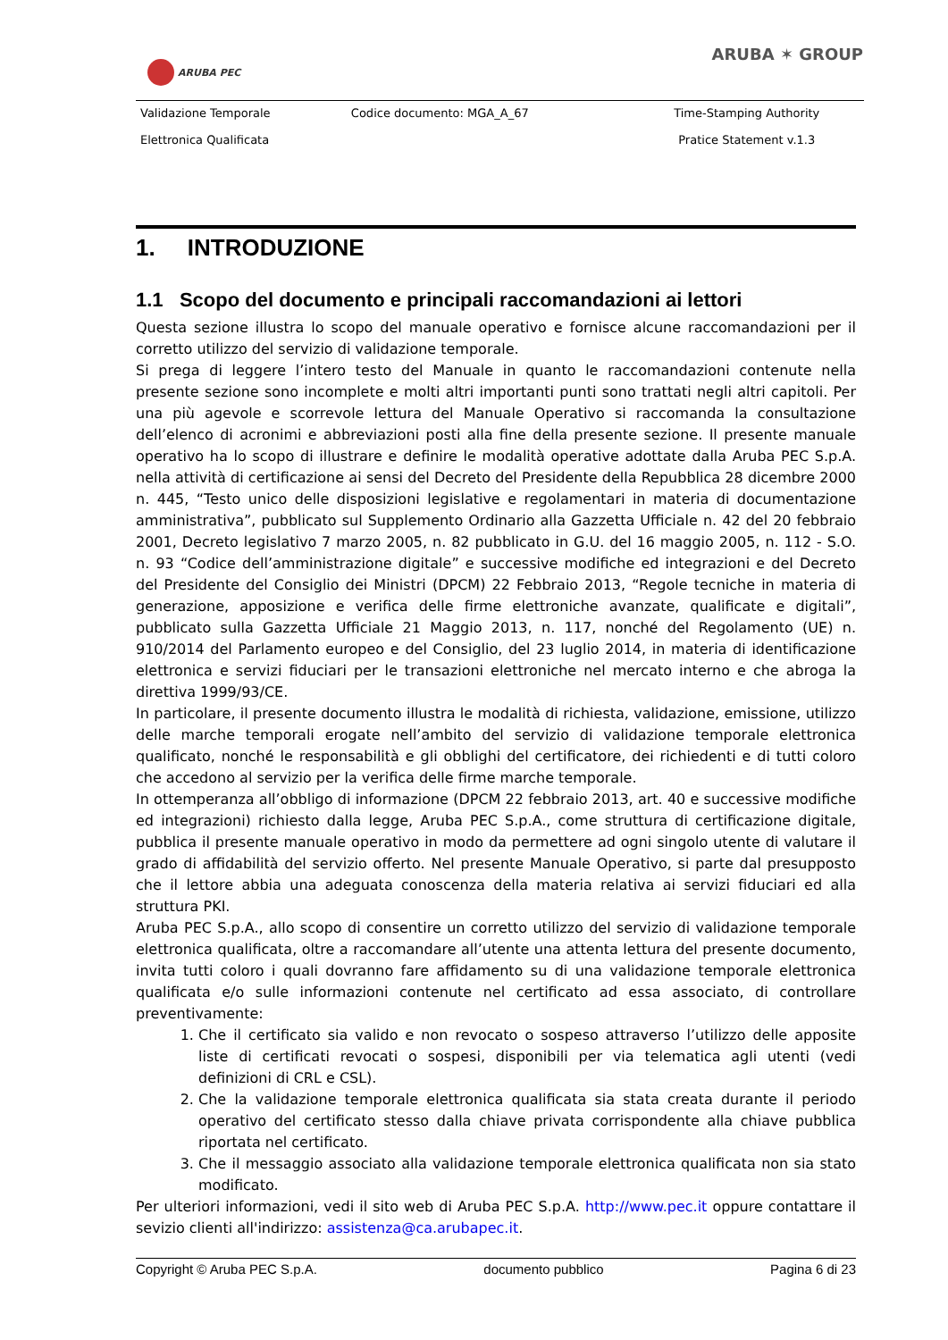ARUBA PEC
ARUBA ✶ GROUP
| Validazione Temporale Elettronica Qualificata | Codice documento: MGA_A_67 | Time-Stamping Authority Pratice Statement v.1.3 |
1. INTRODUZIONE
1.1 Scopo del documento e principali raccomandazioni ai lettori
Questa sezione illustra lo scopo del manuale operativo e fornisce alcune raccomandazioni per il corretto utilizzo del servizio di validazione temporale.
Si prega di leggere l’intero testo del Manuale in quanto le raccomandazioni contenute nella presente sezione sono incomplete e molti altri importanti punti sono trattati negli altri capitoli. Per una più agevole e scorrevole lettura del Manuale Operativo si raccomanda la consultazione dell’elenco di acronimi e abbreviazioni posti alla fine della presente sezione. Il presente manuale operativo ha lo scopo di illustrare e definire le modalità operative adottate dalla Aruba PEC S.p.A. nella attività di certificazione ai sensi del Decreto del Presidente della Repubblica 28 dicembre 2000 n. 445, “Testo unico delle disposizioni legislative e regolamentari in materia di documentazione amministrativa”, pubblicato sul Supplemento Ordinario alla Gazzetta Ufficiale n. 42 del 20 febbraio 2001, Decreto legislativo 7 marzo 2005, n. 82 pubblicato in G.U. del 16 maggio 2005, n. 112 - S.O. n. 93 “Codice dell’amministrazione digitale” e successive modifiche ed integrazioni e del Decreto del Presidente del Consiglio dei Ministri (DPCM) 22 Febbraio 2013, “Regole tecniche in materia di generazione, apposizione e verifica delle firme elettroniche avanzate, qualificate e digitali”, pubblicato sulla Gazzetta Ufficiale 21 Maggio 2013, n. 117, nonché del Regolamento (UE) n. 910/2014 del Parlamento europeo e del Consiglio, del 23 luglio 2014, in materia di identificazione elettronica e servizi fiduciari per le transazioni elettroniche nel mercato interno e che abroga la direttiva 1999/93/CE.
In particolare, il presente documento illustra le modalità di richiesta, validazione, emissione, utilizzo delle marche temporali erogate nell’ambito del servizio di validazione temporale elettronica qualificato, nonché le responsabilità e gli obblighi del certificatore, dei richiedenti e di tutti coloro che accedono al servizio per la verifica delle firme marche temporale.
In ottemperanza all’obbligo di informazione (DPCM 22 febbraio 2013, art. 40 e successive modifiche ed integrazioni) richiesto dalla legge, Aruba PEC S.p.A., come struttura di certificazione digitale, pubblica il presente manuale operativo in modo da permettere ad ogni singolo utente di valutare il grado di affidabilità del servizio offerto. Nel presente Manuale Operativo, si parte dal presupposto che il lettore abbia una adeguata conoscenza della materia relativa ai servizi fiduciari ed alla struttura PKI.
Aruba PEC S.p.A., allo scopo di consentire un corretto utilizzo del servizio di validazione temporale elettronica qualificata, oltre a raccomandare all’utente una attenta lettura del presente documento, invita tutti coloro i quali dovranno fare affidamento su di una validazione temporale elettronica qualificata e/o sulle informazioni contenute nel certificato ad essa associato, di controllare preventivamente:
1. Che il certificato sia valido e non revocato o sospeso attraverso l’utilizzo delle apposite liste di certificati revocati o sospesi, disponibili per via telematica agli utenti (vedi definizioni di CRL e CSL).
2. Che la validazione temporale elettronica qualificata sia stata creata durante il periodo operativo del certificato stesso dalla chiave privata corrispondente alla chiave pubblica riportata nel certificato.
3. Che il messaggio associato alla validazione temporale elettronica qualificata non sia stato modificato.
Per ulteriori informazioni, vedi il sito web di Aruba PEC S.p.A. http://www.pec.it oppure contattare il sevizio clienti all'indirizzo: assistenza@ca.arubapec.it.
Copyright © Aruba PEC S.p.A. documento pubblico Pagina 6 di 23